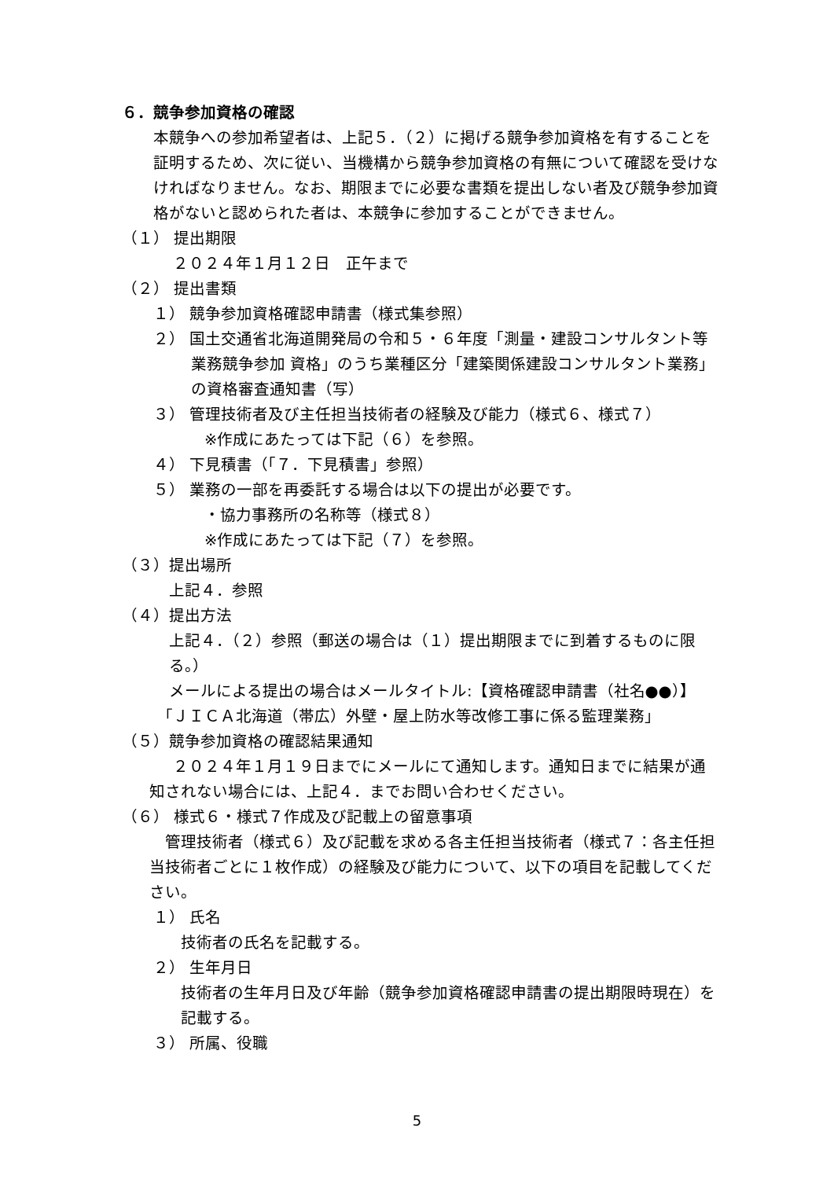６．競争参加資格の確認
本競争への参加希望者は、上記５．（２）に掲げる競争参加資格を有することを証明するため、次に従い、当機構から競争参加資格の有無について確認を受けなければなりません。なお、期限までに必要な書類を提出しない者及び競争参加資格がないと認められた者は、本競争に参加することができません。
（１） 提出期限
２０２４年１月１２日　正午まで
（２） 提出書類
１） 競争参加資格確認申請書（様式集参照）
２） 国土交通省北海道開発局の令和５・６年度「測量・建設コンサルタント等業務競争参加 資格」のうち業種区分「建築関係建設コンサルタント業務」の資格審査通知書（写）
３） 管理技術者及び主任担当技術者の経験及び能力（様式６、様式７）
※作成にあたっては下記（６）を参照。
４） 下見積書（「７．下見積書」参照）
５） 業務の一部を再委託する場合は以下の提出が必要です。
・協力事務所の名称等（様式８）
※作成にあたっては下記（７）を参照。
（３）提出場所
上記４．参照
（４）提出方法
上記４．（２）参照（郵送の場合は（１）提出期限までに到着するものに限る。）
メールによる提出の場合はメールタイトル:【資格確認申請書（社名●●）】
「ＪＩＣＡ北海道（帯広）外壁・屋上防水等改修工事に係る監理業務」
（５）競争参加資格の確認結果通知
２０２４年１月１９日までにメールにて通知します。通知日までに結果が通知されない場合には、上記４．までお問い合わせください。
（６） 様式６・様式７作成及び記載上の留意事項
管理技術者（様式６）及び記載を求める各主任担当技術者（様式７：各主任担当技術者ごとに１枚作成）の経験及び能力について、以下の項目を記載してください。
１） 氏名
技術者の氏名を記載する。
２） 生年月日
技術者の生年月日及び年齢（競争参加資格確認申請書の提出期限時現在）を記載する。
３） 所属、役職
5